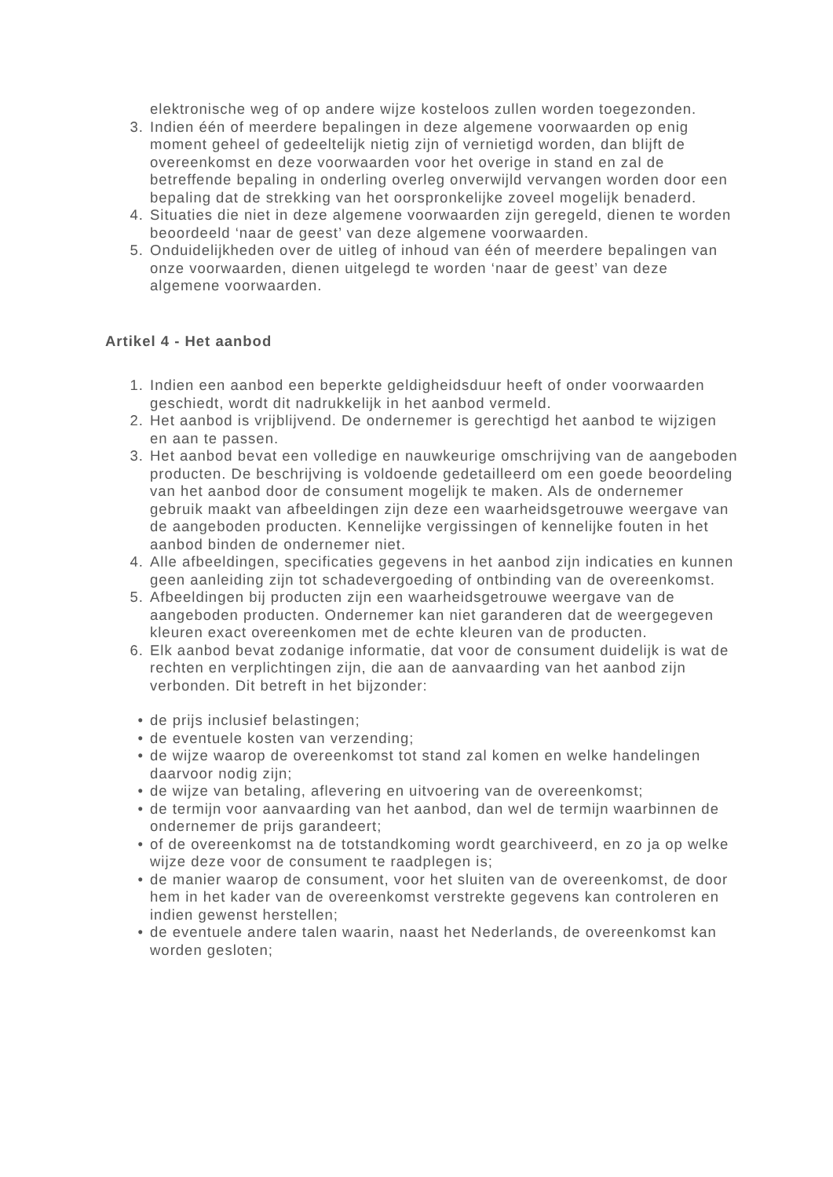elektronische weg of op andere wijze kosteloos zullen worden toegezonden.
3. Indien één of meerdere bepalingen in deze algemene voorwaarden op enig moment geheel of gedeeltelijk nietig zijn of vernietigd worden, dan blijft de overeenkomst en deze voorwaarden voor het overige in stand en zal de betreffende bepaling in onderling overleg onverwijld vervangen worden door een bepaling dat de strekking van het oorspronkelijke zoveel mogelijk benaderd.
4. Situaties die niet in deze algemene voorwaarden zijn geregeld, dienen te worden beoordeeld ‘naar de geest’ van deze algemene voorwaarden.
5. Onduidelijkheden over de uitleg of inhoud van één of meerdere bepalingen van onze voorwaarden, dienen uitgelegd te worden ‘naar de geest’ van deze algemene voorwaarden.
Artikel 4 - Het aanbod
1. Indien een aanbod een beperkte geldigheidsduur heeft of onder voorwaarden geschiedt, wordt dit nadrukkelijk in het aanbod vermeld.
2. Het aanbod is vrijblijvend. De ondernemer is gerechtigd het aanbod te wijzigen en aan te passen.
3. Het aanbod bevat een volledige en nauwkeurige omschrijving van de aangeboden producten. De beschrijving is voldoende gedetailleerd om een goede beoordeling van het aanbod door de consument mogelijk te maken. Als de ondernemer gebruik maakt van afbeeldingen zijn deze een waarheidsgetrouwe weergave van de aangeboden producten. Kennelijke vergissingen of kennelijke fouten in het aanbod binden de ondernemer niet.
4. Alle afbeeldingen, specificaties gegevens in het aanbod zijn indicaties en kunnen geen aanleiding zijn tot schadevergoeding of ontbinding van de overeenkomst.
5. Afbeeldingen bij producten zijn een waarheidsgetrouwe weergave van de aangeboden producten. Ondernemer kan niet garanderen dat de weergegeven kleuren exact overeenkomen met de echte kleuren van de producten.
6. Elk aanbod bevat zodanige informatie, dat voor de consument duidelijk is wat de rechten en verplichtingen zijn, die aan de aanvaarding van het aanbod zijn verbonden. Dit betreft in het bijzonder:
• de prijs inclusief belastingen;
• de eventuele kosten van verzending;
• de wijze waarop de overeenkomst tot stand zal komen en welke handelingen daarvoor nodig zijn;
• de wijze van betaling, aflevering en uitvoering van de overeenkomst;
• de termijn voor aanvaarding van het aanbod, dan wel de termijn waarbinnen de ondernemer de prijs garandeert;
• of de overeenkomst na de totstandkoming wordt gearchiveerd, en zo ja op welke wijze deze voor de consument te raadplegen is;
• de manier waarop de consument, voor het sluiten van de overeenkomst, de door hem in het kader van de overeenkomst verstrekte gegevens kan controleren en indien gewenst herstellen;
• de eventuele andere talen waarin, naast het Nederlands, de overeenkomst kan worden gesloten;